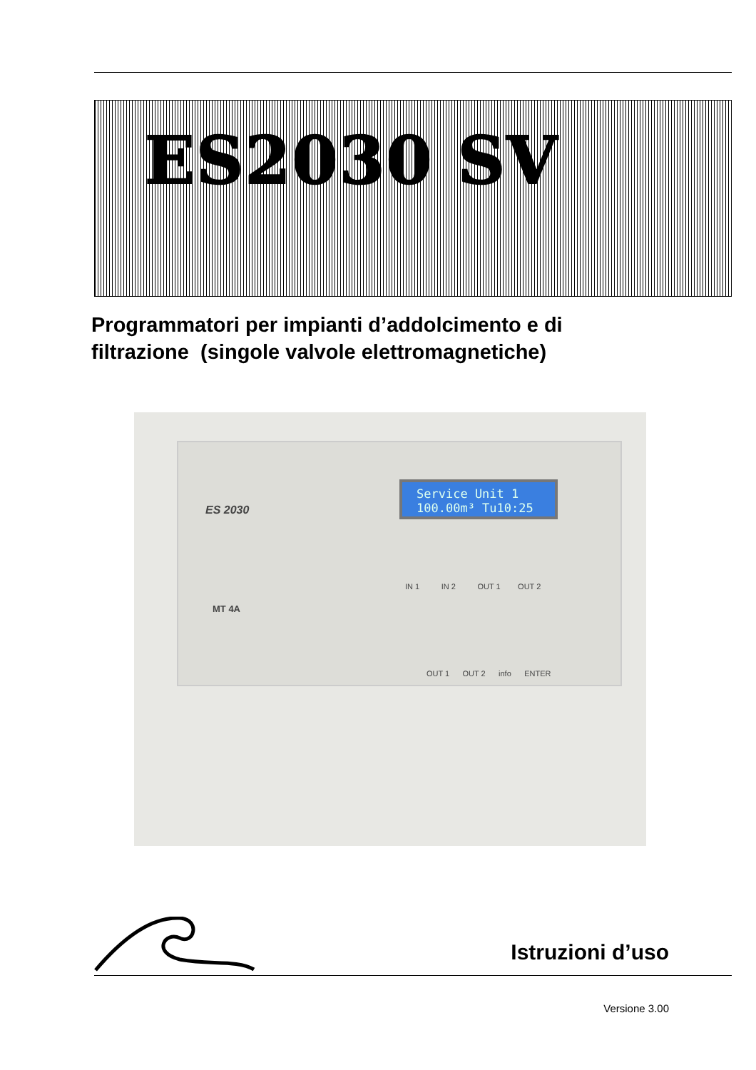ES2030 SV
Programmatori per impianti d’addolcimento e di
filtrazione (singole valvole elettromagnetiche)
ES 2030
Service Unit 1
100.00m³ Tu10:25
IN 1 IN 2 OUT 1 OUT 2
MT 4A
OUT 1 OUT 2 info ENTER
Istruzioni d’uso
Versione 3.00